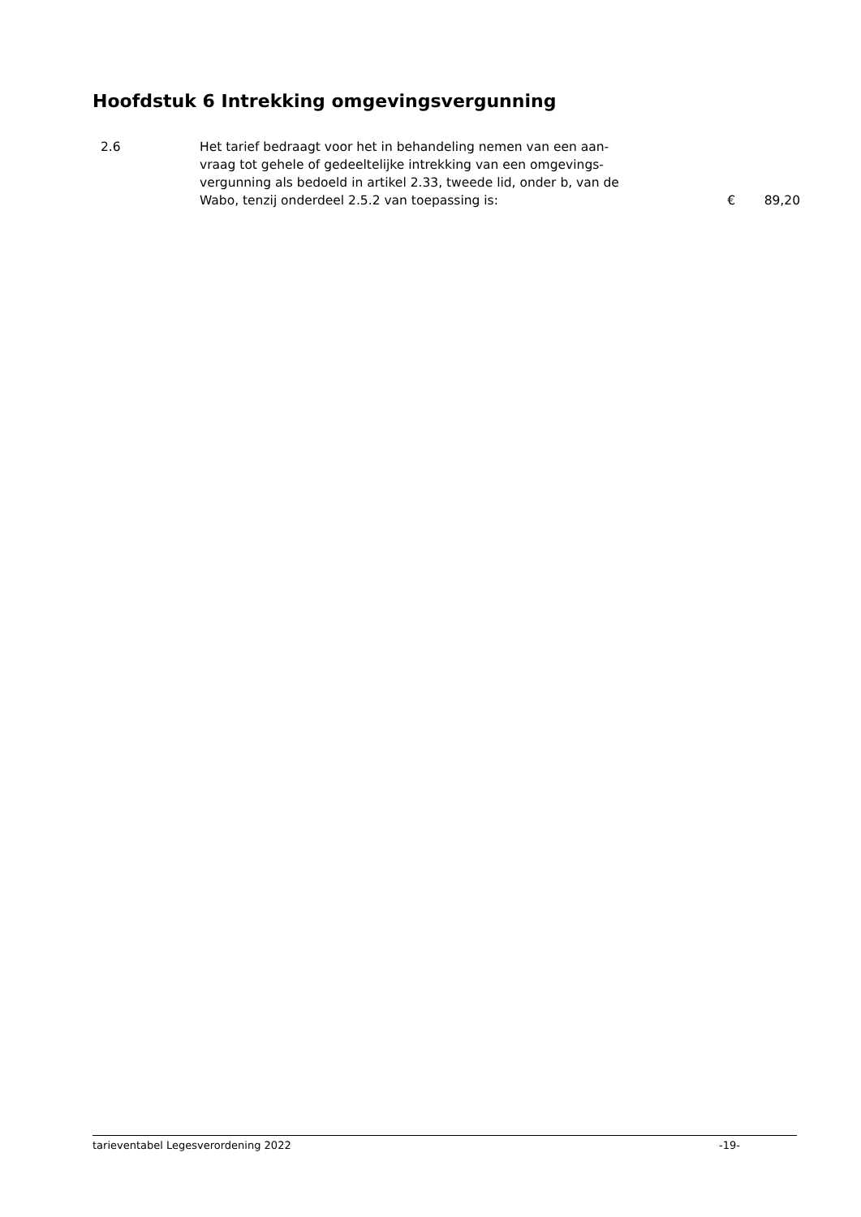Hoofdstuk 6 Intrekking omgevingsvergunning
| 2.6 | Het tarief bedraagt voor het in behandeling nemen van een aan- vraag tot gehele of gedeeltelijke intrekking van een omgevings- vergunning als bedoeld in artikel 2.33, tweede lid, onder b, van de Wabo, tenzij onderdeel 2.5.2 van toepassing is: | € | 89,20 |
tarieventabel Legesverordening 2022 -19-